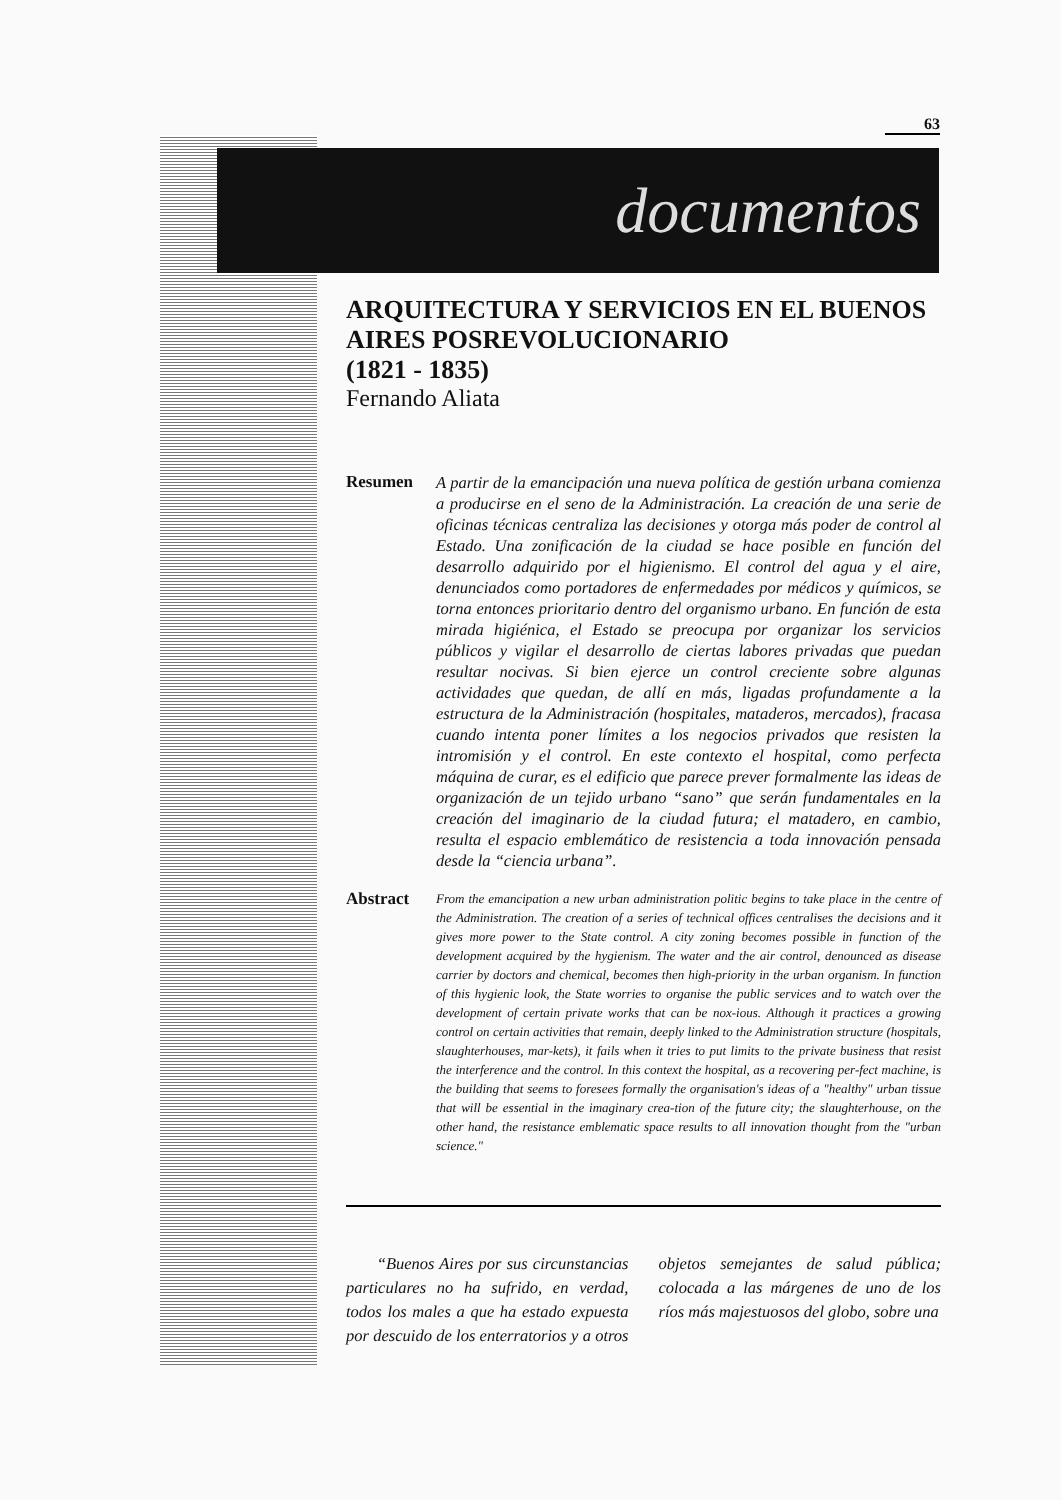63
documentos
ARQUITECTURA Y SERVICIOS EN EL BUENOS AIRES POSREVOLUCIONARIO
(1821 - 1835)
Fernando Aliata
Resumen
A partir de la emancipación una nueva política de gestión urbana comienza a producirse en el seno de la Administración. La creación de una serie de oficinas técnicas centraliza las decisiones y otorga más poder de control al Estado. Una zonificación de la ciudad se hace posible en función del desarrollo adquirido por el higienismo. El control del agua y el aire, denunciados como portadores de enfermedades por médicos y químicos, se torna entonces prioritario dentro del organismo urbano. En función de esta mirada higiénica, el Estado se preocupa por organizar los servicios públicos y vigilar el desarrollo de ciertas labores privadas que puedan resultar nocivas. Si bien ejerce un control creciente sobre algunas actividades que quedan, de allí en más, ligadas profundamente a la estructura de la Administración (hospitales, mataderos, mercados), fracasa cuando intenta poner límites a los negocios privados que resisten la intromisión y el control. En este contexto el hospital, como perfecta máquina de curar, es el edificio que parece prever formalmente las ideas de organización de un tejido urbano “sano” que serán fundamentales en la creación del imaginario de la ciudad futura; el matadero, en cambio, resulta el espacio emblemático de resistencia a toda innovación pensada desde la “ciencia urbana”.
Abstract
From the emancipation a new urban administration politic begins to take place in the centre of the Administration. The creation of a series of technical offices centralises the decisions and it gives more power to the State control. A city zoning becomes possible in function of the development acquired by the hygienism. The water and the air control, denounced as disease carrier by doctors and chemical, becomes then high-priority in the urban organism. In function of this hygienic look, the State worries to organise the public services and to watch over the development of certain private works that can be nox-ious. Although it practices a growing control on certain activities that remain, deeply linked to the Administration structure (hospitals, slaughterhouses, mar-kets), it fails when it tries to put limits to the private business that resist the interference and the control. In this context the hospital, as a recovering per-fect machine, is the building that seems to foresees formally the organisation's ideas of a "healthy" urban tissue that will be essential in the imaginary crea-tion of the future city; the slaughterhouse, on the other hand, the resistance emblematic space results to all innovation thought from the "urban science."
“Buenos Aires por sus circunstancias particulares no ha sufrido, en verdad, todos los males a que ha estado expuesta por descuido de los enterratorios y a otros objetos semejantes de salud pública; colocada a las márgenes de uno de los ríos más majestuosos del globo, sobre una